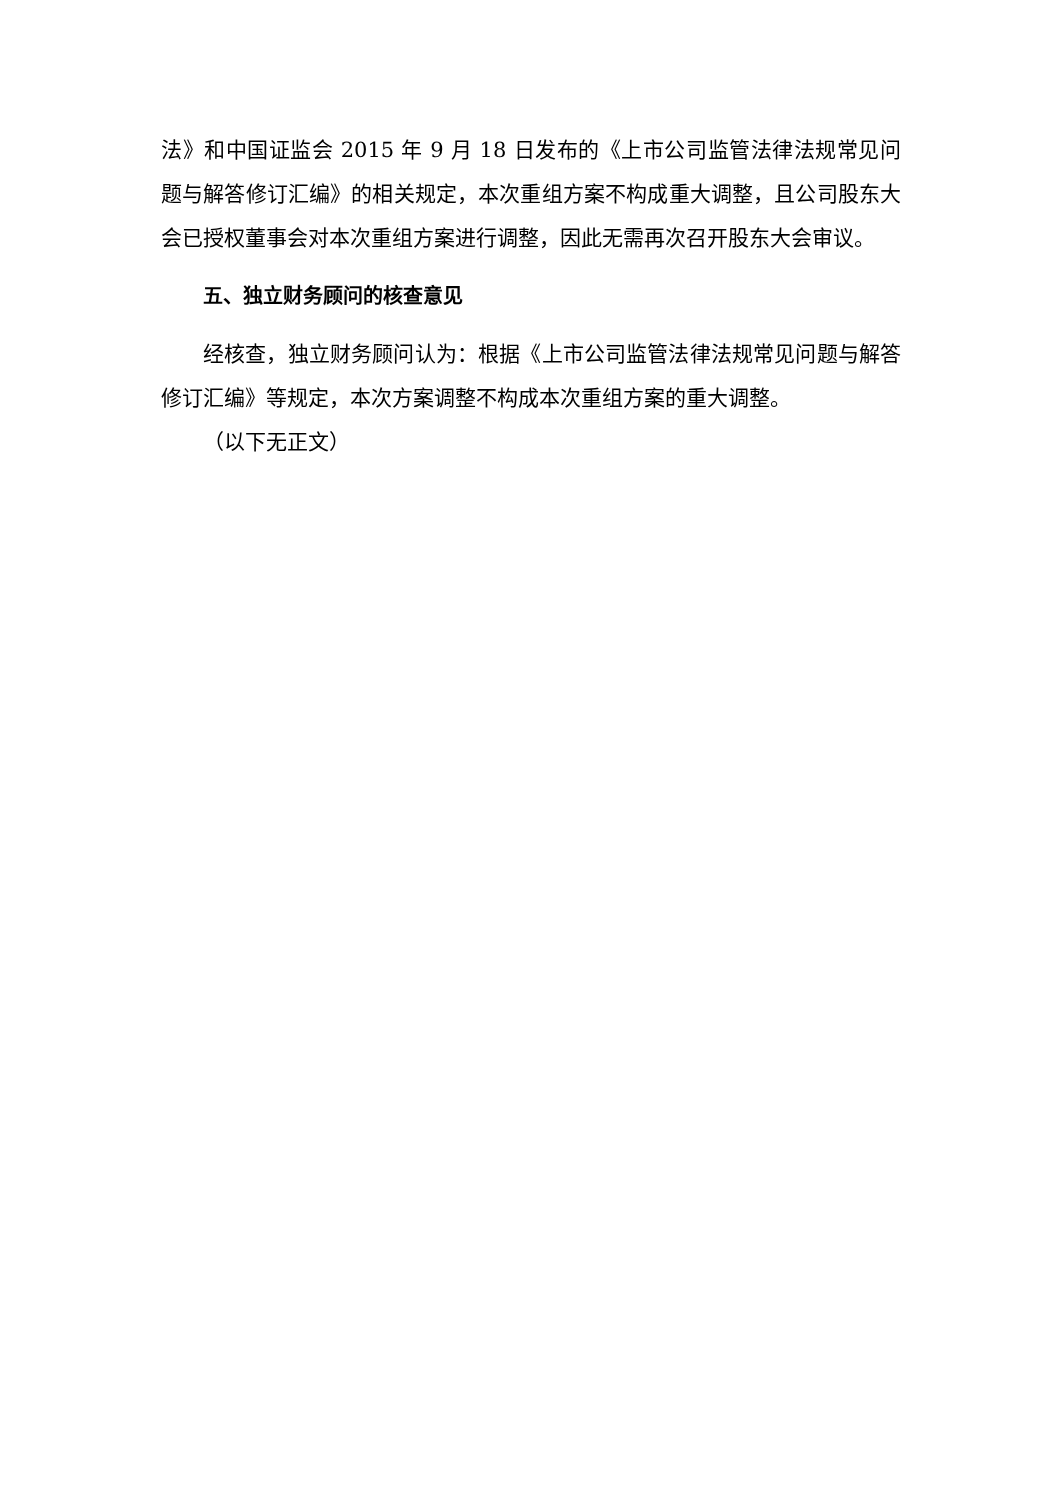法》和中国证监会 2015 年 9 月 18 日发布的《上市公司监管法律法规常见问题与解答修订汇编》的相关规定，本次重组方案不构成重大调整，且公司股东大会已授权董事会对本次重组方案进行调整，因此无需再次召开股东大会审议。
五、独立财务顾问的核查意见
经核查，独立财务顾问认为：根据《上市公司监管法律法规常见问题与解答修订汇编》等规定，本次方案调整不构成本次重组方案的重大调整。
（以下无正文）